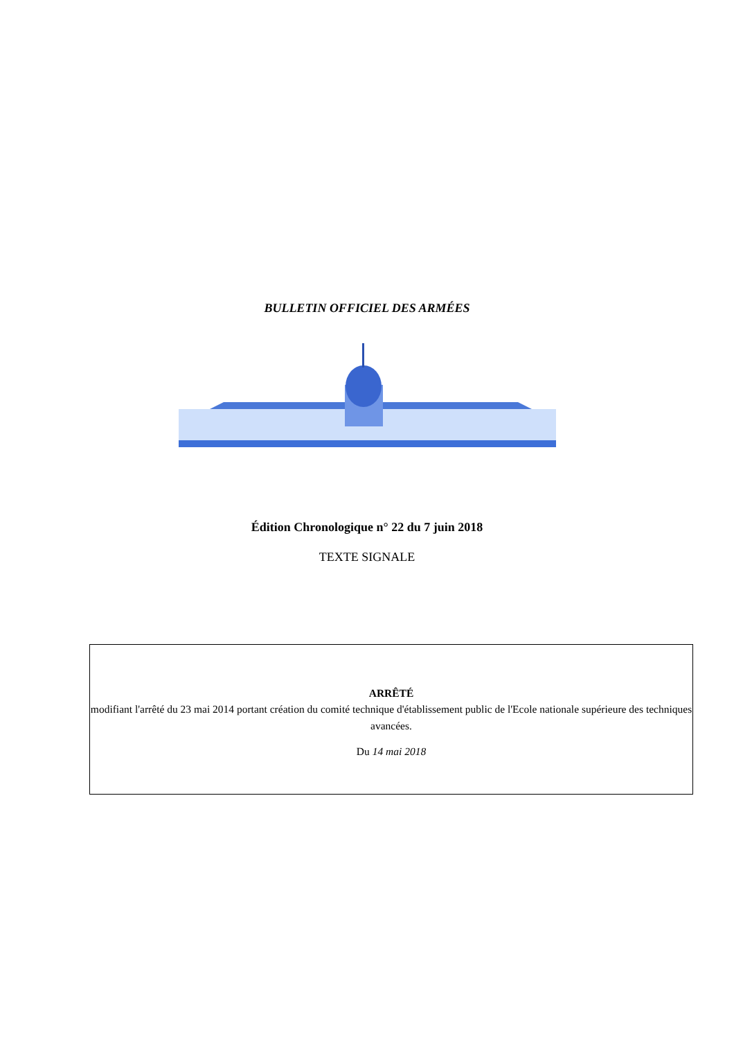BULLETIN OFFICIEL DES ARMÉES
Édition Chronologique n° 22 du 7 juin 2018
TEXTE SIGNALE
ARRÊTÉ
modifiant l'arrêté du 23 mai 2014 portant création du comité technique d'établissement public de l'Ecole nationale supérieure des techniques avancées.
Du 14 mai 2018